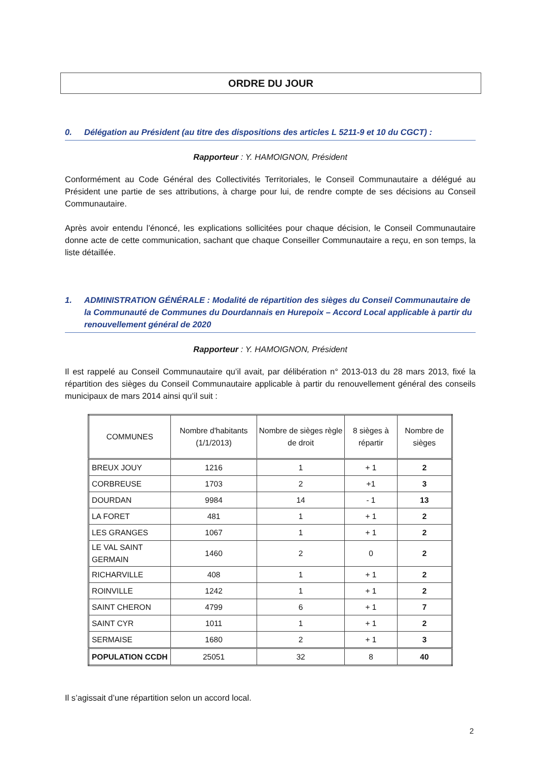ORDRE DU JOUR
0. Délégation au Président (au titre des dispositions des articles L 5211-9 et 10 du CGCT) :
Rapporteur : Y. HAMOIGNON, Président
Conformément au Code Général des Collectivités Territoriales, le Conseil Communautaire a délégué au Président une partie de ses attributions, à charge pour lui, de rendre compte de ses décisions au Conseil Communautaire.
Après avoir entendu l’énoncé, les explications sollicitées pour chaque décision, le Conseil Communautaire donne acte de cette communication, sachant que chaque Conseiller Communautaire a reçu, en son temps, la liste détaillée.
1. ADMINISTRATION GÉNÉRALE : Modalité de répartition des sièges du Conseil Communautaire de la Communauté de Communes du Dourdannais en Hurepoix – Accord Local applicable à partir du renouvellement général de 2020
Rapporteur : Y. HAMOIGNON, Président
Il est rappelé au Conseil Communautaire qu’il avait, par délibération n° 2013-013 du 28 mars 2013, fixé la répartition des sièges du Conseil Communautaire applicable à partir du renouvellement général des conseils municipaux de mars 2014 ainsi qu’il suit :
| COMMUNES | Nombre d'habitants (1/1/2013) | Nombre de sièges règle de droit | 8 sièges à répartir | Nombre de sièges |
| --- | --- | --- | --- | --- |
| BREUX JOUY | 1216 | 1 | + 1 | 2 |
| CORBREUSE | 1703 | 2 | +1 | 3 |
| DOURDAN | 9984 | 14 | - 1 | 13 |
| LA FORET | 481 | 1 | + 1 | 2 |
| LES GRANGES | 1067 | 1 | + 1 | 2 |
| LE VAL SAINT GERMAIN | 1460 | 2 | 0 | 2 |
| RICHARVILLE | 408 | 1 | + 1 | 2 |
| ROINVILLE | 1242 | 1 | + 1 | 2 |
| SAINT CHERON | 4799 | 6 | + 1 | 7 |
| SAINT CYR | 1011 | 1 | + 1 | 2 |
| SERMAISE | 1680 | 2 | + 1 | 3 |
| POPULATION CCDH | 25051 | 32 | 8 | 40 |
Il s’agissait d’une répartition selon un accord local.
2